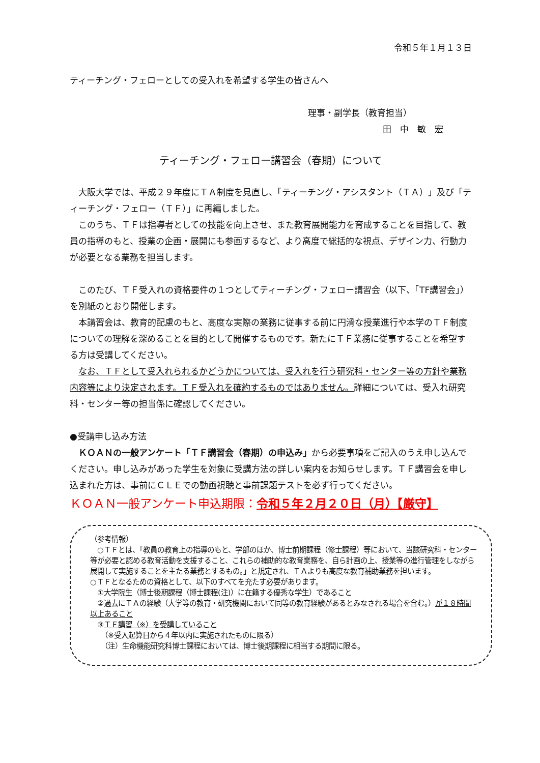令和５年１月１３日
ティーチング・フェローとしての受入れを希望する学生の皆さんへ
理事・副学長（教育担当）
田　中　敏　宏
ティーチング・フェロー講習会（春期）について
　大阪大学では、平成２９年度にＴＡ制度を見直し、「ティーチング・アシスタント（ＴＡ）」及び「ティーチング・フェロー（ＴＦ）」に再編しました。
　このうち、ＴＦは指導者としての技能を向上させ、また教育展開能力を育成することを目指して、教員の指導のもと、授業の企画・展開にも参画するなど、より高度で総括的な視点、デザイン力、行動力が必要となる業務を担当します。
　このたび、ＴＦ受入れの資格要件の１つとしてティーチング・フェロー講習会（以下、「TF講習会」）を別紙のとおり開催します。
　本講習会は、教育的配慮のもと、高度な実際の業務に従事する前に円滑な授業進行や本学のＴＦ制度についての理解を深めることを目的として開催するものです。新たにＴＦ業務に従事することを希望する方は受講してください。
　なお、ＴＦとして受入れられるかどうかについては、受入れを行う研究科・センター等の方針や業務内容等により決定されます。ＴＦ受入れを確約するものではありません。詳細については、受入れ研究科・センター等の担当係に確認してください。
●受講申し込み方法
　ＫＯＡＮの一般アンケート「ＴＦ講習会（春期）の申込み」から必要事項をご記入のうえ申し込んでください。申し込みがあった学生を対象に受講方法の詳しい案内をお知らせします。ＴＦ講習会を申し込まれた方は、事前にＣＬＥでの動画視聴と事前課題テストを必ず行ってください。
ＫＯＡＮ一般アンケート申込期限：令和５年２月２０日（月）【厳守】
（参考情報）
　○ＴＦとは、「教員の教育上の指導のもと、学部のほか、博士前期課程（修士課程）等において、当該研究科・センター等が必要と認める教育活動を支援すること、これらの補助的な教育業務を、自ら計画の上、授業等の進行管理をしながら展開して実施することを主たる業務とするもの。」と規定され、ＴＡよりも高度な教育補助業務を担います。
○ＴＦとなるための資格として、以下のすべてを充たす必要があります。
　①大学院生（博士後期課程（博士課程(注)）に在籍する優秀な学生）であること
　②過去にＴＡの経験（大学等の教育・研究機関において同等の教育経験があるとみなされる場合を含む。）が１８時間以上あること
　③ＴＦ講習（※）を受講していること
　　（※受入起算日から４年以内に実施されたものに限る）
　　（注）生命機能研究科博士課程においては、博士後期課程に相当する期間に限る。